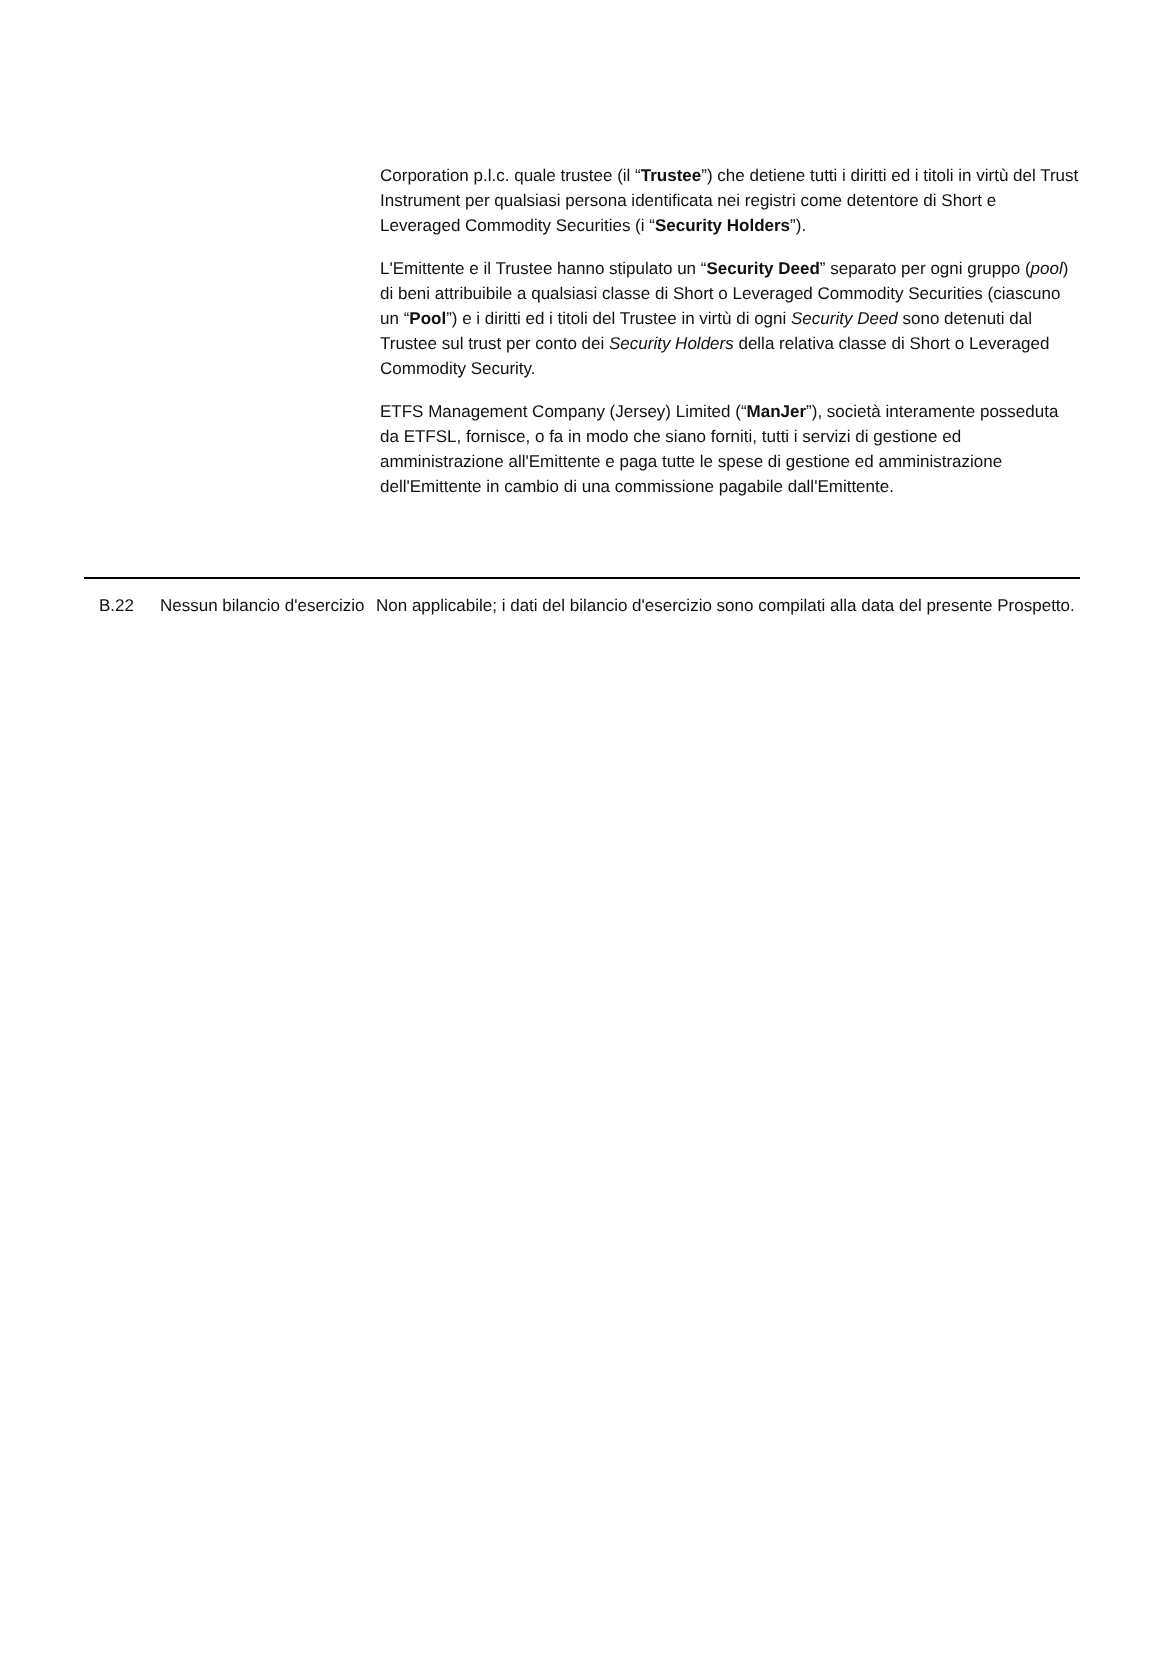Corporation p.l.c. quale trustee (il “Trustee”) che detiene tutti i diritti ed i titoli in virtù del Trust Instrument per qualsiasi persona identificata nei registri come detentore di Short e Leveraged Commodity Securities (i “Security Holders”).
L'Emittente e il Trustee hanno stipulato un “Security Deed” separato per ogni gruppo (pool) di beni attribuibile a qualsiasi classe di Short o Leveraged Commodity Securities (ciascuno un “Pool”) e i diritti ed i titoli del Trustee in virtù di ogni Security Deed sono detenuti dal Trustee sul trust per conto dei Security Holders della relativa classe di Short o Leveraged Commodity Security.
ETFS Management Company (Jersey) Limited (“ManJer”), società interamente posseduta da ETFSL, fornisce, o fa in modo che siano forniti, tutti i servizi di gestione ed amministrazione all'Emittente e paga tutte le spese di gestione ed amministrazione dell'Emittente in cambio di una commissione pagabile dall'Emittente.
| | B.22 | Nessun bilancio d'esercizio | Non applicabile; i dati del bilancio d'esercizio sono compilati alla data del presente Prospetto. |